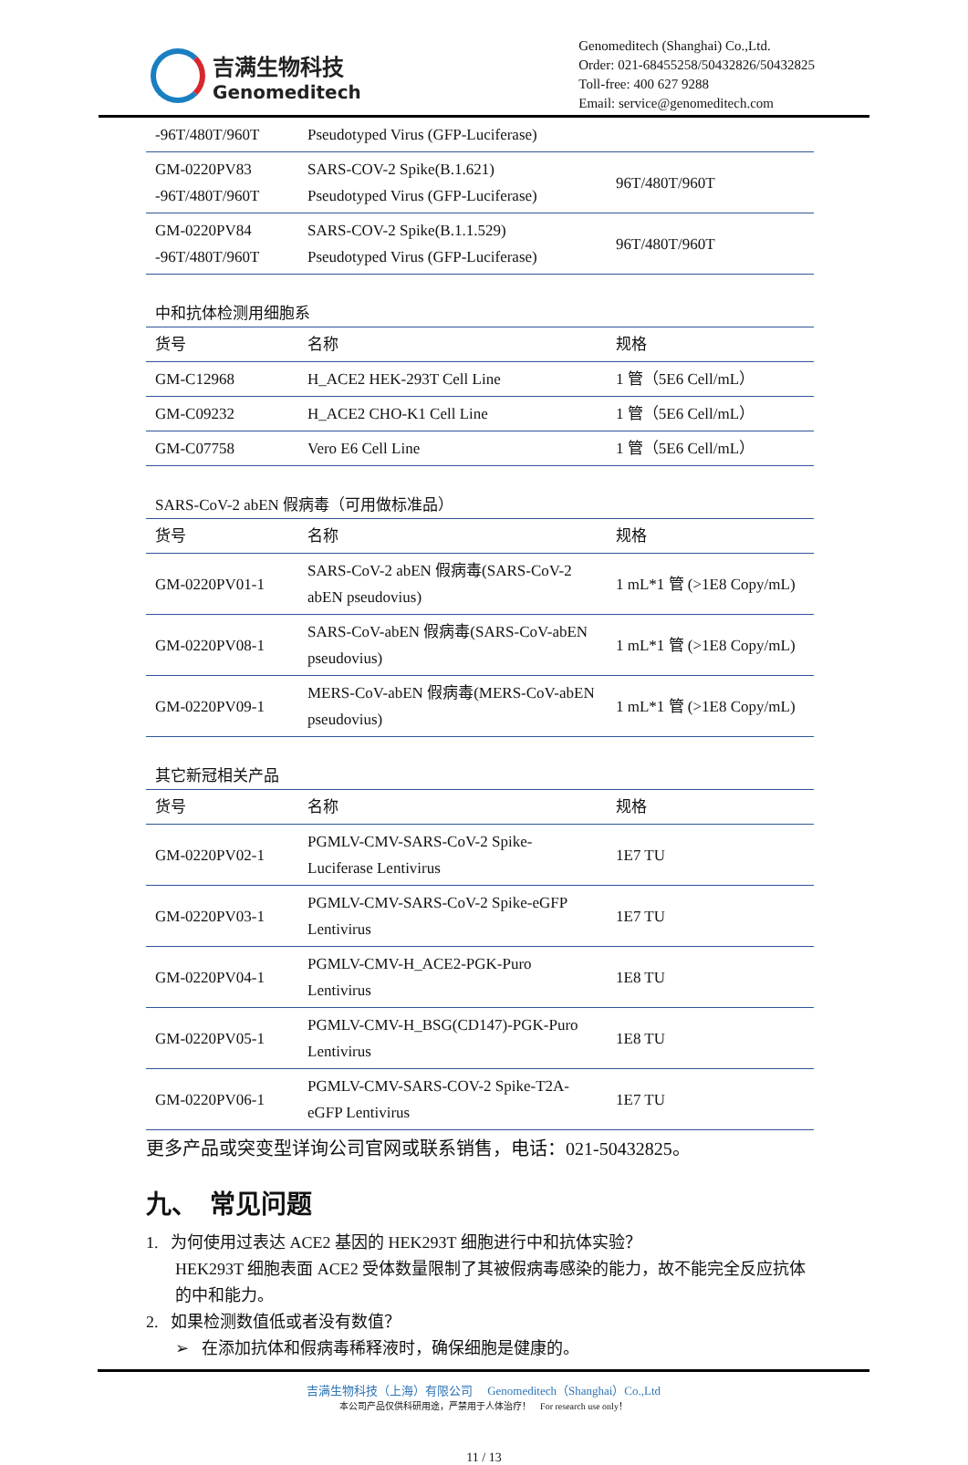吉满生物科技
Genomeditech
Genomeditech (Shanghai) Co.,Ltd.
Order: 021-68455258/50432826/50432825
Toll-free: 400 627 9288
Email: service@genomeditech.com
| -96T/480T/960T | Pseudotyped Virus (GFP-Luciferase) | |
| GM-0220PV83 -96T/480T/960T | SARS-COV-2 Spike(B.1.621) Pseudotyped Virus (GFP-Luciferase) | 96T/480T/960T |
| GM-0220PV84 -96T/480T/960T | SARS-COV-2 Spike(B.1.1.529) Pseudotyped Virus (GFP-Luciferase) | 96T/480T/960T |
中和抗体检测用细胞系
| 货号 | 名称 | 规格 |
| GM-C12968 | H_ACE2 HEK-293T Cell Line | 1 管（5E6 Cell/mL） |
| GM-C09232 | H_ACE2 CHO-K1 Cell Line | 1 管（5E6 Cell/mL） |
| GM-C07758 | Vero E6 Cell Line | 1 管（5E6 Cell/mL） |
SARS-CoV-2 abEN 假病毒（可用做标准品）
| 货号 | 名称 | 规格 |
| GM-0220PV01-1 | SARS-CoV-2 abEN 假病毒(SARS-CoV-2 abEN pseudovius) | 1 mL*1 管 (>1E8 Copy/mL) |
| GM-0220PV08-1 | SARS-CoV-abEN 假病毒(SARS-CoV-abEN pseudovius) | 1 mL*1 管 (>1E8 Copy/mL) |
| GM-0220PV09-1 | MERS-CoV-abEN 假病毒(MERS-CoV-abEN pseudovius) | 1 mL*1 管 (>1E8 Copy/mL) |
其它新冠相关产品
| 货号 | 名称 | 规格 |
| GM-0220PV02-1 | PGMLV-CMV-SARS-CoV-2 Spike-Luciferase Lentivirus | 1E7 TU |
| GM-0220PV03-1 | PGMLV-CMV-SARS-CoV-2 Spike-eGFP Lentivirus | 1E7 TU |
| GM-0220PV04-1 | PGMLV-CMV-H_ACE2-PGK-Puro Lentivirus | 1E8 TU |
| GM-0220PV05-1 | PGMLV-CMV-H_BSG(CD147)-PGK-Puro Lentivirus | 1E8 TU |
| GM-0220PV06-1 | PGMLV-CMV-SARS-COV-2 Spike-T2A-eGFP Lentivirus | 1E7 TU |
更多产品或突变型详询公司官网或联系销售，电话：021-50432825。
九、　常见问题
1. 为何使用过表达 ACE2 基因的 HEK293T 细胞进行中和抗体实验？
HEK293T 细胞表面 ACE2 受体数量限制了其被假病毒感染的能力，故不能完全反应抗体的中和能力。
2. 如果检测数值低或者没有数值？
➢ 在添加抗体和假病毒稀释液时，确保细胞是健康的。
吉满生物科技（上海）有限公司 Genomeditech（Shanghai）Co.,Ltd
本公司产品仅供科研用途，严禁用于人体治疗！ For research use only！
11 / 13